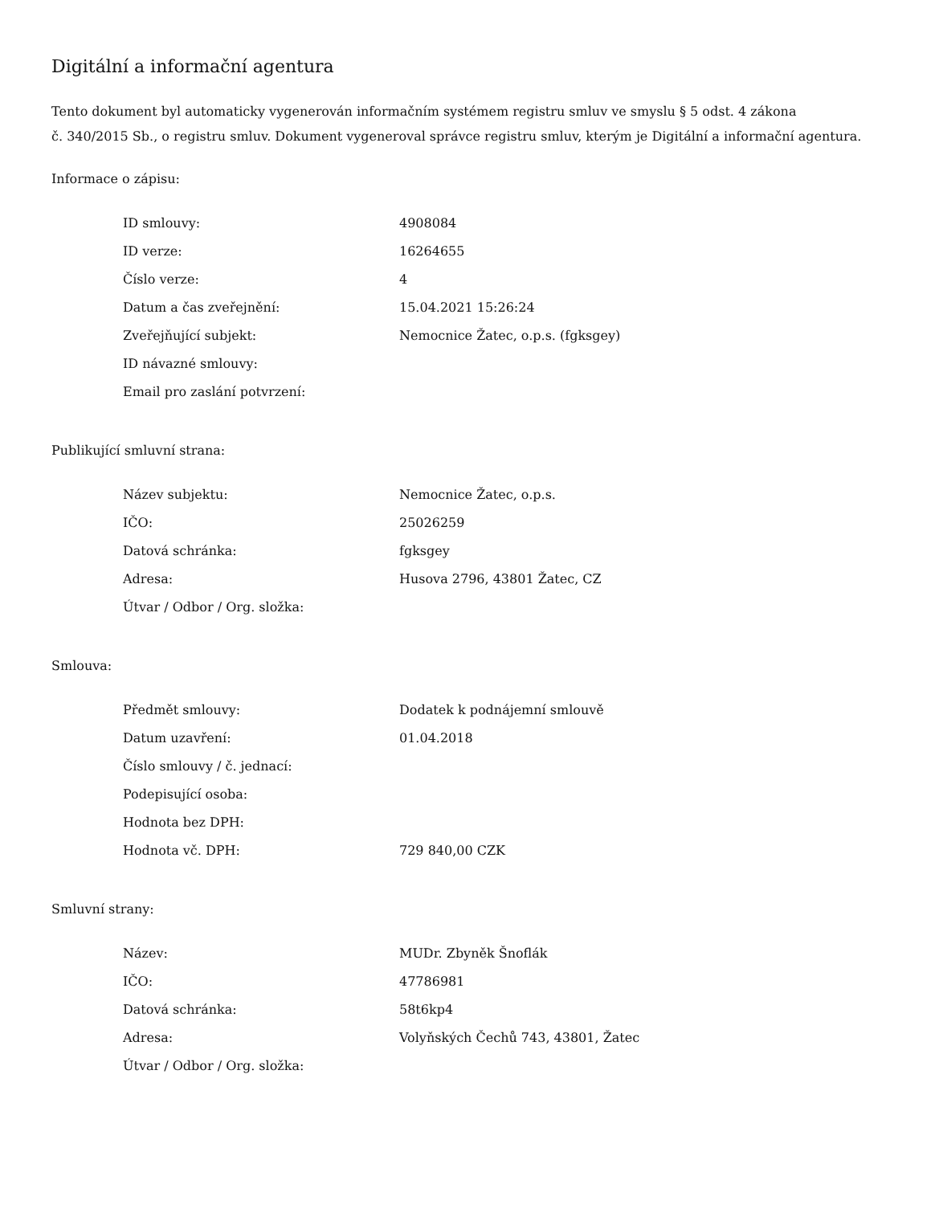Digitální a informační agentura
Tento dokument byl automaticky vygenerován informačním systémem registru smluv ve smyslu § 5 odst. 4 zákona
č. 340/2015 Sb., o registru smluv. Dokument vygeneroval správce registru smluv, kterým je Digitální a informační agentura.
Informace o zápisu:
| ID smlouvy: | 4908084 |
| ID verze: | 16264655 |
| Číslo verze: | 4 |
| Datum a čas zveřejnění: | 15.04.2021 15:26:24 |
| Zveřejňující subjekt: | Nemocnice Žatec, o.p.s. (fgksgey) |
| ID návazné smlouvy: | |
| Email pro zaslání potvrzení: | |
Publikující smluvní strana:
| Název subjektu: | Nemocnice Žatec, o.p.s. |
| IČO: | 25026259 |
| Datová schránka: | fgksgey |
| Adresa: | Husova 2796, 43801 Žatec, CZ |
| Útvar / Odbor / Org. složka: | |
Smlouva:
| Předmět smlouvy: | Dodatek k podnájemní smlouvě |
| Datum uzavření: | 01.04.2018 |
| Číslo smlouvy / č. jednací: | |
| Podepisující osoba: | |
| Hodnota bez DPH: | |
| Hodnota vč. DPH: | 729 840,00 CZK |
Smluvní strany:
| Název: | MUDr. Zbyněk Šnoflák |
| IČO: | 47786981 |
| Datová schránka: | 58t6kp4 |
| Adresa: | Volyňských Čechů 743, 43801, Žatec |
| Útvar / Odbor / Org. složka: | |